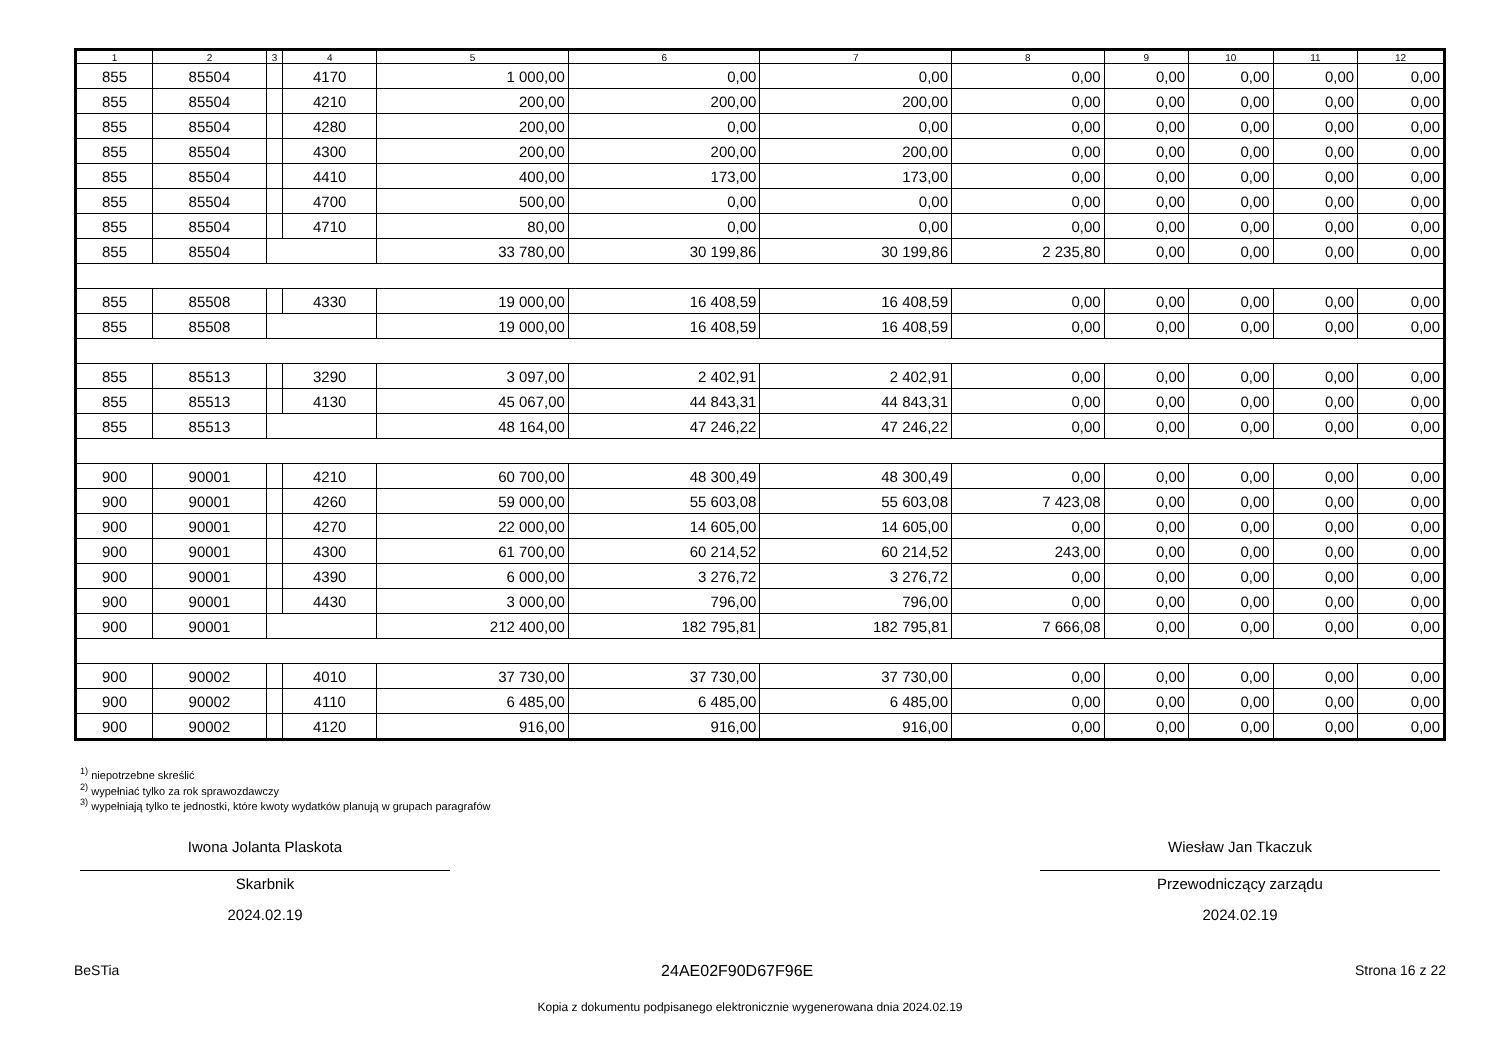| 1 | 2 | 3 | 4 | 5 | 6 | 7 | 8 | 9 | 10 | 11 | 12 |
| --- | --- | --- | --- | --- | --- | --- | --- | --- | --- | --- | --- |
| 855 | 85504 | | 4170 | 1 000,00 | 0,00 | 0,00 | 0,00 | 0,00 | 0,00 | 0,00 | 0,00 |
| 855 | 85504 | | 4210 | 200,00 | 200,00 | 200,00 | 0,00 | 0,00 | 0,00 | 0,00 | 0,00 |
| 855 | 85504 | | 4280 | 200,00 | 0,00 | 0,00 | 0,00 | 0,00 | 0,00 | 0,00 | 0,00 |
| 855 | 85504 | | 4300 | 200,00 | 200,00 | 200,00 | 0,00 | 0,00 | 0,00 | 0,00 | 0,00 |
| 855 | 85504 | | 4410 | 400,00 | 173,00 | 173,00 | 0,00 | 0,00 | 0,00 | 0,00 | 0,00 |
| 855 | 85504 | | 4700 | 500,00 | 0,00 | 0,00 | 0,00 | 0,00 | 0,00 | 0,00 | 0,00 |
| 855 | 85504 | | 4710 | 80,00 | 0,00 | 0,00 | 0,00 | 0,00 | 0,00 | 0,00 | 0,00 |
| 855 | 85504 | | | 33 780,00 | 30 199,86 | 30 199,86 | 2 235,80 | 0,00 | 0,00 | 0,00 | 0,00 |
| 855 | 85508 | | 4330 | 19 000,00 | 16 408,59 | 16 408,59 | 0,00 | 0,00 | 0,00 | 0,00 | 0,00 |
| 855 | 85508 | | | 19 000,00 | 16 408,59 | 16 408,59 | 0,00 | 0,00 | 0,00 | 0,00 | 0,00 |
| 855 | 85513 | | 3290 | 3 097,00 | 2 402,91 | 2 402,91 | 0,00 | 0,00 | 0,00 | 0,00 | 0,00 |
| 855 | 85513 | | 4130 | 45 067,00 | 44 843,31 | 44 843,31 | 0,00 | 0,00 | 0,00 | 0,00 | 0,00 |
| 855 | 85513 | | | 48 164,00 | 47 246,22 | 47 246,22 | 0,00 | 0,00 | 0,00 | 0,00 | 0,00 |
| 900 | 90001 | | 4210 | 60 700,00 | 48 300,49 | 48 300,49 | 0,00 | 0,00 | 0,00 | 0,00 | 0,00 |
| 900 | 90001 | | 4260 | 59 000,00 | 55 603,08 | 55 603,08 | 7 423,08 | 0,00 | 0,00 | 0,00 | 0,00 |
| 900 | 90001 | | 4270 | 22 000,00 | 14 605,00 | 14 605,00 | 0,00 | 0,00 | 0,00 | 0,00 | 0,00 |
| 900 | 90001 | | 4300 | 61 700,00 | 60 214,52 | 60 214,52 | 243,00 | 0,00 | 0,00 | 0,00 | 0,00 |
| 900 | 90001 | | 4390 | 6 000,00 | 3 276,72 | 3 276,72 | 0,00 | 0,00 | 0,00 | 0,00 | 0,00 |
| 900 | 90001 | | 4430 | 3 000,00 | 796,00 | 796,00 | 0,00 | 0,00 | 0,00 | 0,00 | 0,00 |
| 900 | 90001 | | | 212 400,00 | 182 795,81 | 182 795,81 | 7 666,08 | 0,00 | 0,00 | 0,00 | 0,00 |
| 900 | 90002 | | 4010 | 37 730,00 | 37 730,00 | 37 730,00 | 0,00 | 0,00 | 0,00 | 0,00 | 0,00 |
| 900 | 90002 | | 4110 | 6 485,00 | 6 485,00 | 6 485,00 | 0,00 | 0,00 | 0,00 | 0,00 | 0,00 |
| 900 | 90002 | | 4120 | 916,00 | 916,00 | 916,00 | 0,00 | 0,00 | 0,00 | 0,00 | 0,00 |
<sup>1)</sup> niepotrzebne skreślić
<sup>2)</sup> wypełniać tylko za rok sprawozdawczy
<sup>3)</sup> wypełniają tylko te jednostki, które kwoty wydatków planują w grupach paragrafów
Iwona Jolanta Plaskota
Skarbnik
2024.02.19
Wiesław Jan Tkaczuk
Przewodniczący zarządu
2024.02.19
BeSTia 24AE02F90D67F96E Strona 16 z 22
Kopia z dokumentu podpisanego elektronicznie wygenerowana dnia 2024.02.19